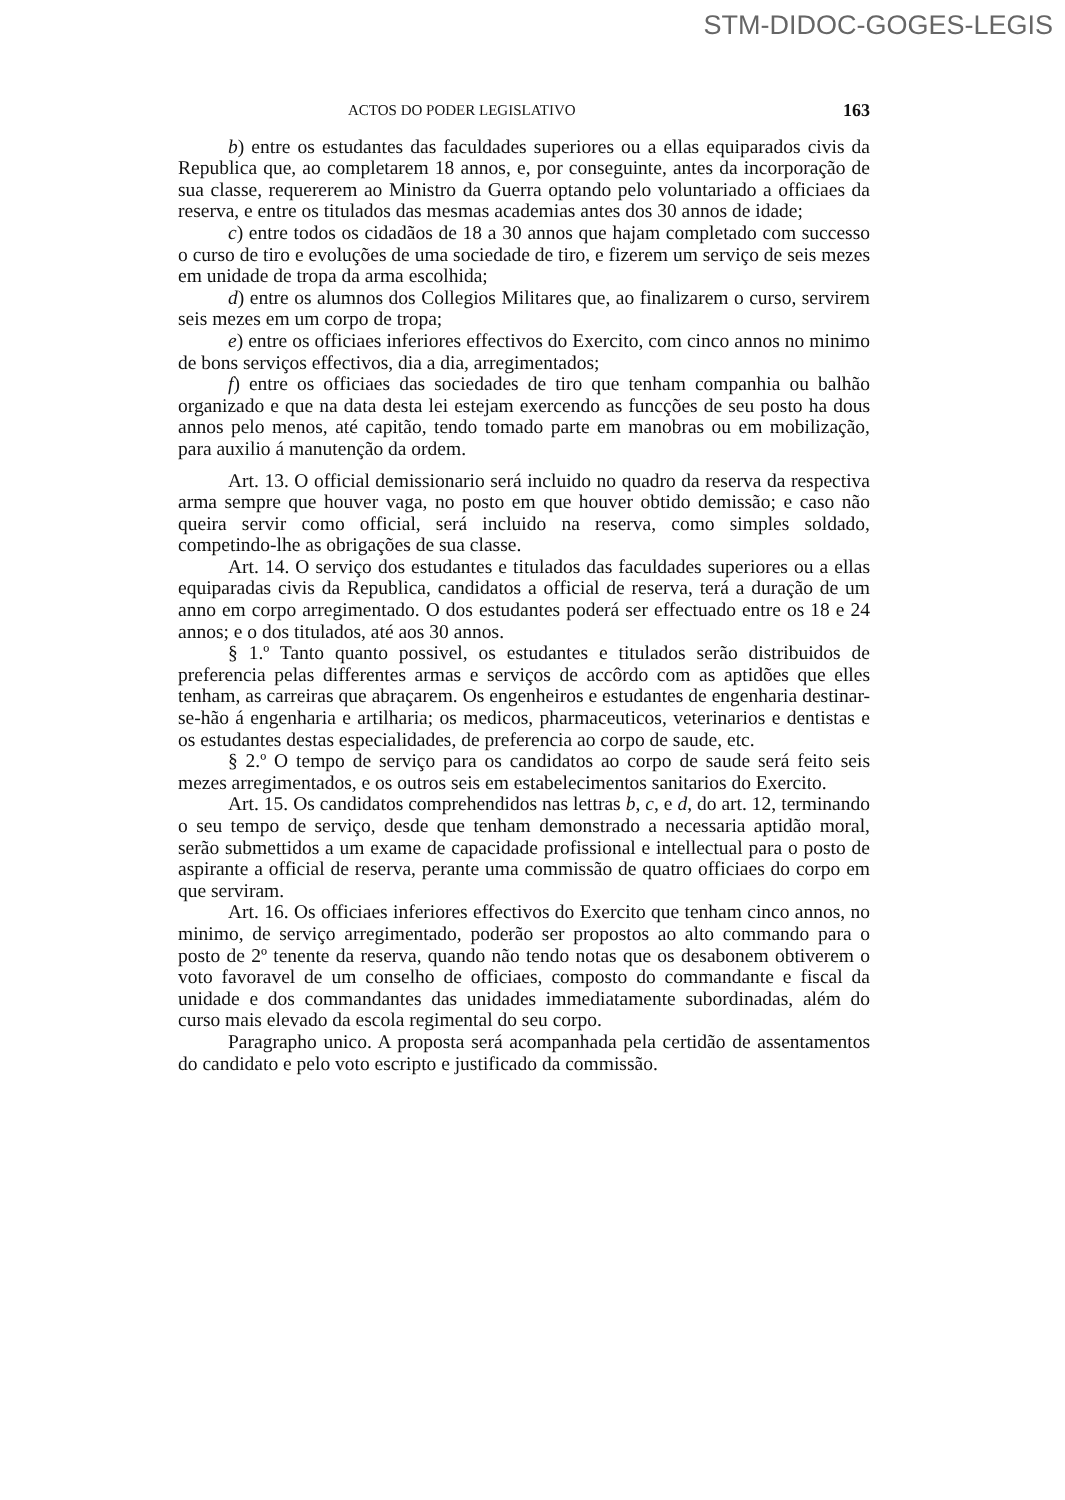STM-DIDOC-GOGES-LEGIS
ACTOS DO PODER LEGISLATIVO 163
b) entre os estudantes das faculdades superiores ou a ellas equiparados civis da Republica que, ao completarem 18 annos, e, por conseguinte, antes da incorporação de sua classe, requererem ao Ministro da Guerra optando pelo voluntariado a officiaes da reserva, e entre os titulados das mesmas academias antes dos 30 annos de idade;
c) entre todos os cidadãos de 18 a 30 annos que hajam completado com successo o curso de tiro e evoluções de uma sociedade de tiro, e fizerem um serviço de seis mezes em unidade de tropa da arma escolhida;
d) entre os alumnos dos Collegios Militares que, ao finalizarem o curso, servirem seis mezes em um corpo de tropa;
e) entre os officiaes inferiores effectivos do Exercito, com cinco annos no minimo de bons serviços effectivos, dia a dia, arregimentados;
f) entre os officiaes das sociedades de tiro que tenham companhia ou balhão organizado e que na data desta lei estejam exercendo as funcções de seu posto ha dous annos pelo menos, até capitão, tendo tomado parte em manobras ou em mobilização, para auxilio á manutenção da ordem.
Art. 13. O official demissionario será incluido no quadro da reserva da respectiva arma sempre que houver vaga, no posto em que houver obtido demissão; e caso não queira servir como official, será incluido na reserva, como simples soldado, competindo-lhe as obrigações de sua classe.
Art. 14. O serviço dos estudantes e titulados das faculdades superiores ou a ellas equiparadas civis da Republica, candidatos a official de reserva, terá a duração de um anno em corpo arregimentado. O dos estudantes poderá ser effectuado entre os 18 e 24 annos; e o dos titulados, até aos 30 annos.
§ 1.º Tanto quanto possivel, os estudantes e titulados serão distribuidos de preferencia pelas differentes armas e serviços de accôrdo com as aptidões que elles tenham, as carreiras que abraçarem. Os engenheiros e estudantes de engenharia destinar-se-hão á engenharia e artilharia; os medicos, pharmaceuticos, veterinarios e dentistas e os estudantes destas especialidades, de preferencia ao corpo de saude, etc.
§ 2.º O tempo de serviço para os candidatos ao corpo de saude será feito seis mezes arregimentados, e os outros seis em estabelecimentos sanitarios do Exercito.
Art. 15. Os candidatos comprehendidos nas lettras b, c, e d, do art. 12, terminando o seu tempo de serviço, desde que tenham demonstrado a necessaria aptidão moral, serão submettidos a um exame de capacidade profissional e intellectual para o posto de aspirante a official de reserva, perante uma commissão de quatro officiaes do corpo em que serviram.
Art. 16. Os officiaes inferiores effectivos do Exercito que tenham cinco annos, no minimo, de serviço arregimentado, poderão ser propostos ao alto commando para o posto de 2º tenente da reserva, quando não tendo notas que os desabonem obtiverem o voto favoravel de um conselho de officiaes, composto do commandante e fiscal da unidade e dos commandantes das unidades immediatamente subordinadas, além do curso mais elevado da escola regimental do seu corpo.
Paragrapho unico. A proposta será acompanhada pela certidão de assentamentos do candidato e pelo voto escripto e justificado da commissão.